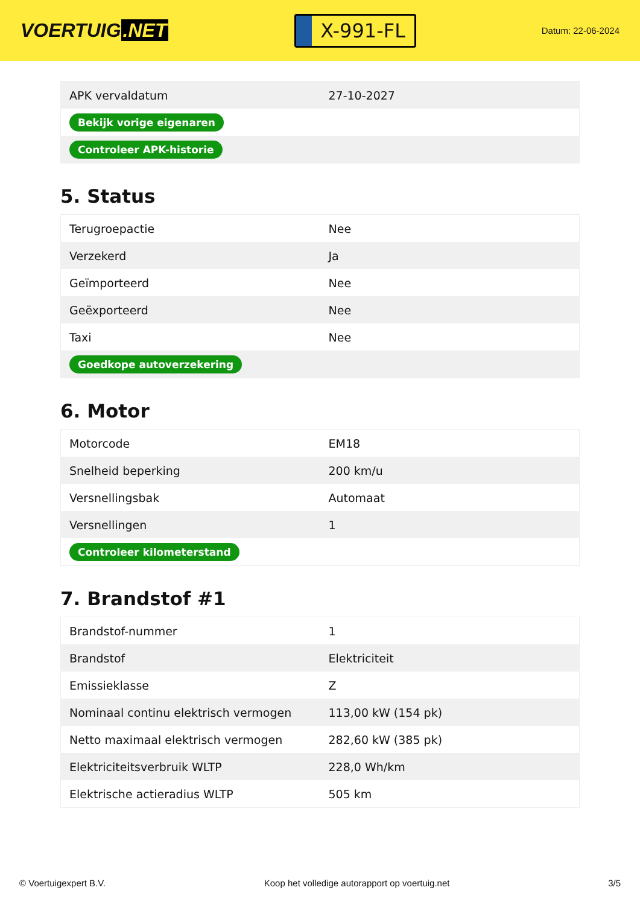VOERTUIG.NET
X-991-FL
Datum: 22-06-2024
| APK vervaldatum | 27-10-2027 |
| Bekijk vorige eigenaren | |
| Controleer APK-historie | |
5. Status
| Terugroepactie | Nee |
| Verzekerd | Ja |
| Geïmporteerd | Nee |
| Geëxporteerd | Nee |
| Taxi | Nee |
| Goedkope autoverzekering | |
6. Motor
| Motorcode | EM18 |
| Snelheid beperking | 200 km/u |
| Versnellingsbak | Automaat |
| Versnellingen | 1 |
| Controleer kilometerstand | |
7. Brandstof #1
| Brandstof-nummer | 1 |
| Brandstof | Elektriciteit |
| Emissieklasse | Z |
| Nominaal continu elektrisch vermogen | 113,00 kW (154 pk) |
| Netto maximaal elektrisch vermogen | 282,60 kW (385 pk) |
| Elektriciteitsverbruik WLTP | 228,0 Wh/km |
| Elektrische actieradius WLTP | 505 km |
© Voertuigexpert B.V. Koop het volledige autorapport op voertuig.net 3/5